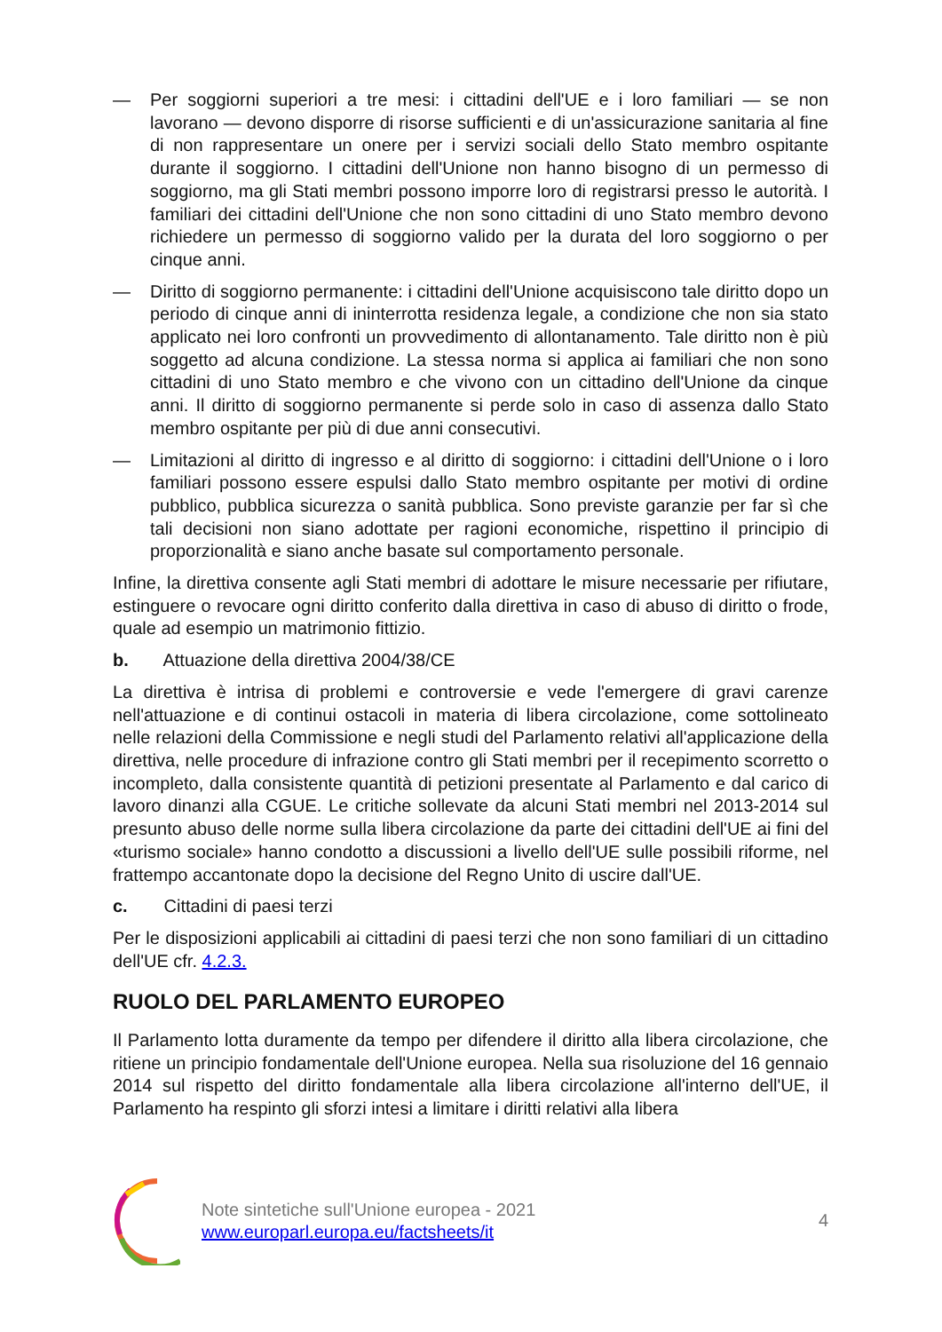— Per soggiorni superiori a tre mesi: i cittadini dell'UE e i loro familiari — se non lavorano — devono disporre di risorse sufficienti e di un'assicurazione sanitaria al fine di non rappresentare un onere per i servizi sociali dello Stato membro ospitante durante il soggiorno. I cittadini dell'Unione non hanno bisogno di un permesso di soggiorno, ma gli Stati membri possono imporre loro di registrarsi presso le autorità. I familiari dei cittadini dell'Unione che non sono cittadini di uno Stato membro devono richiedere un permesso di soggiorno valido per la durata del loro soggiorno o per cinque anni.
— Diritto di soggiorno permanente: i cittadini dell'Unione acquisiscono tale diritto dopo un periodo di cinque anni di ininterrotta residenza legale, a condizione che non sia stato applicato nei loro confronti un provvedimento di allontanamento. Tale diritto non è più soggetto ad alcuna condizione. La stessa norma si applica ai familiari che non sono cittadini di uno Stato membro e che vivono con un cittadino dell'Unione da cinque anni. Il diritto di soggiorno permanente si perde solo in caso di assenza dallo Stato membro ospitante per più di due anni consecutivi.
— Limitazioni al diritto di ingresso e al diritto di soggiorno: i cittadini dell'Unione o i loro familiari possono essere espulsi dallo Stato membro ospitante per motivi di ordine pubblico, pubblica sicurezza o sanità pubblica. Sono previste garanzie per far sì che tali decisioni non siano adottate per ragioni economiche, rispettino il principio di proporzionalità e siano anche basate sul comportamento personale.
Infine, la direttiva consente agli Stati membri di adottare le misure necessarie per rifiutare, estinguere o revocare ogni diritto conferito dalla direttiva in caso di abuso di diritto o frode, quale ad esempio un matrimonio fittizio.
b. Attuazione della direttiva 2004/38/CE
La direttiva è intrisa di problemi e controversie e vede l'emergere di gravi carenze nell'attuazione e di continui ostacoli in materia di libera circolazione, come sottolineato nelle relazioni della Commissione e negli studi del Parlamento relativi all'applicazione della direttiva, nelle procedure di infrazione contro gli Stati membri per il recepimento scorretto o incompleto, dalla consistente quantità di petizioni presentate al Parlamento e dal carico di lavoro dinanzi alla CGUE. Le critiche sollevate da alcuni Stati membri nel 2013-2014 sul presunto abuso delle norme sulla libera circolazione da parte dei cittadini dell'UE ai fini del «turismo sociale» hanno condotto a discussioni a livello dell'UE sulle possibili riforme, nel frattempo accantonate dopo la decisione del Regno Unito di uscire dall'UE.
c. Cittadini di paesi terzi
Per le disposizioni applicabili ai cittadini di paesi terzi che non sono familiari di un cittadino dell'UE cfr. 4.2.3.
RUOLO DEL PARLAMENTO EUROPEO
Il Parlamento lotta duramente da tempo per difendere il diritto alla libera circolazione, che ritiene un principio fondamentale dell'Unione europea. Nella sua risoluzione del 16 gennaio 2014 sul rispetto del diritto fondamentale alla libera circolazione all'interno dell'UE, il Parlamento ha respinto gli sforzi intesi a limitare i diritti relativi alla libera
Note sintetiche sull'Unione europea - 2021
www.europarl.europa.eu/factsheets/it
4